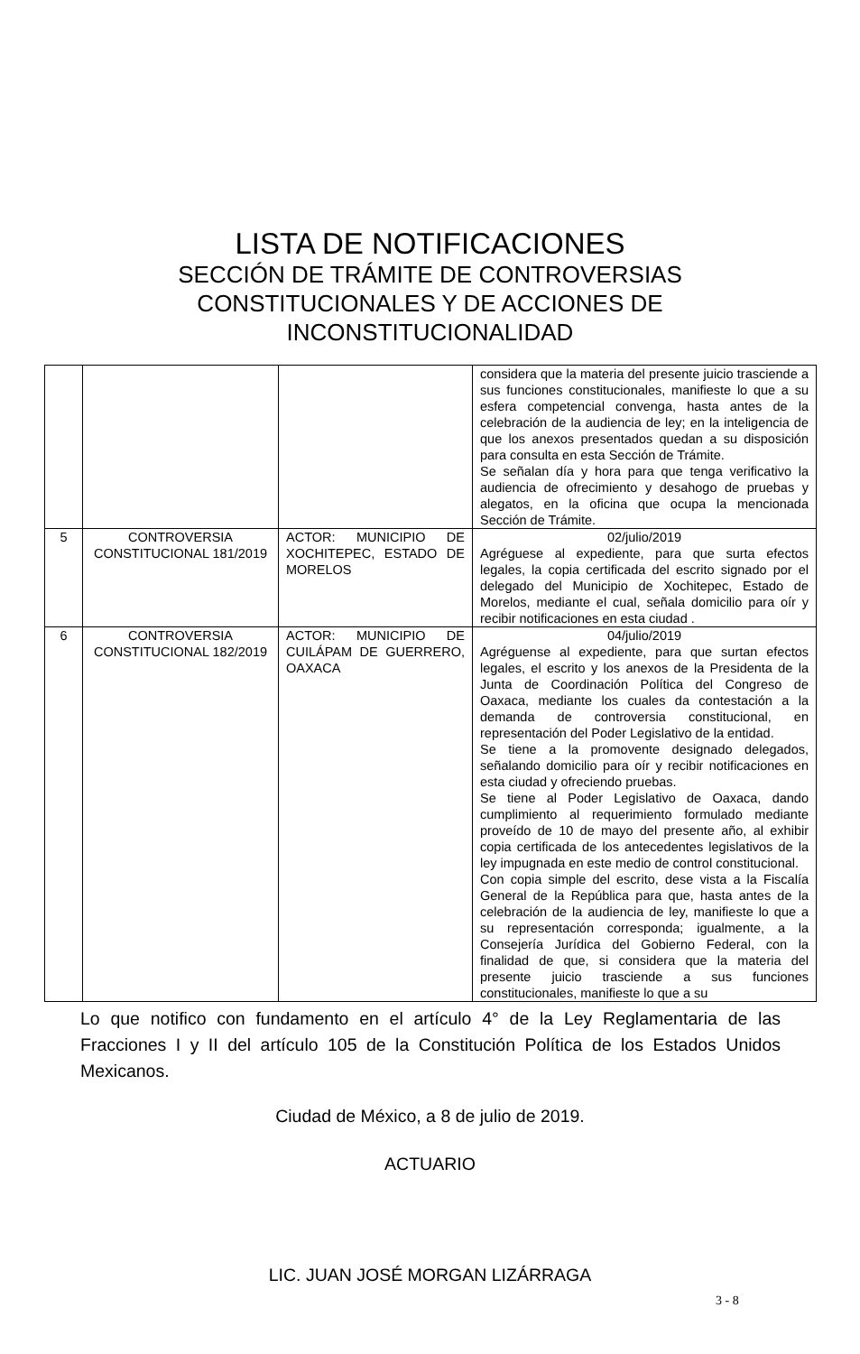LISTA DE NOTIFICACIONES
SECCIÓN DE TRÁMITE DE CONTROVERSIAS
CONSTITUCIONALES Y DE ACCIONES DE
INCONSTITUCIONALIDAD
| | | | considera que la materia del presente juicio trasciende a sus funciones constitucionales, manifieste lo que a su esfera competencial convenga, hasta antes de la celebración de la audiencia de ley; en la inteligencia de que los anexos presentados quedan a su disposición para consulta en esta Sección de Trámite. Se señalan día y hora para que tenga verificativo la audiencia de ofrecimiento y desahogo de pruebas y alegatos, en la oficina que ocupa la mencionada Sección de Trámite. |
| 5 | CONTROVERSIA CONSTITUCIONAL 181/2019 | ACTOR: MUNICIPIO DE XOCHITEPEC, ESTADO DE MORELOS | 02/julio/2019 Agréguese al expediente, para que surta efectos legales, la copia certificada del escrito signado por el delegado del Municipio de Xochitepec, Estado de Morelos, mediante el cual, señala domicilio para oír y recibir notificaciones en esta ciudad . |
| 6 | CONTROVERSIA CONSTITUCIONAL 182/2019 | ACTOR: MUNICIPIO DE CUILÁPAM DE GUERRERO, OAXACA | 04/julio/2019 Agréguense al expediente, para que surtan efectos legales, el escrito y los anexos de la Presidenta de la Junta de Coordinación Política del Congreso de Oaxaca, mediante los cuales da contestación a la demanda de controversia constitucional, en representación del Poder Legislativo de la entidad. Se tiene a la promovente designado delegados, señalando domicilio para oír y recibir notificaciones en esta ciudad y ofreciendo pruebas. Se tiene al Poder Legislativo de Oaxaca, dando cumplimiento al requerimiento formulado mediante proveído de 10 de mayo del presente año, al exhibir copia certificada de los antecedentes legislativos de la ley impugnada en este medio de control constitucional. Con copia simple del escrito, dese vista a la Fiscalía General de la República para que, hasta antes de la celebración de la audiencia de ley, manifieste lo que a su representación corresponda; igualmente, a la Consejería Jurídica del Gobierno Federal, con la finalidad de que, si considera que la materia del presente juicio trasciende a sus funciones constitucionales, manifieste lo que a su |
Lo que notifico con fundamento en el artículo 4° de la Ley Reglamentaria de las Fracciones I y II del artículo 105 de la Constitución Política de los Estados Unidos Mexicanos.
Ciudad de México, a 8 de julio de 2019.
ACTUARIO
LIC. JUAN JOSÉ MORGAN LIZÁRRAGA
3 - 8